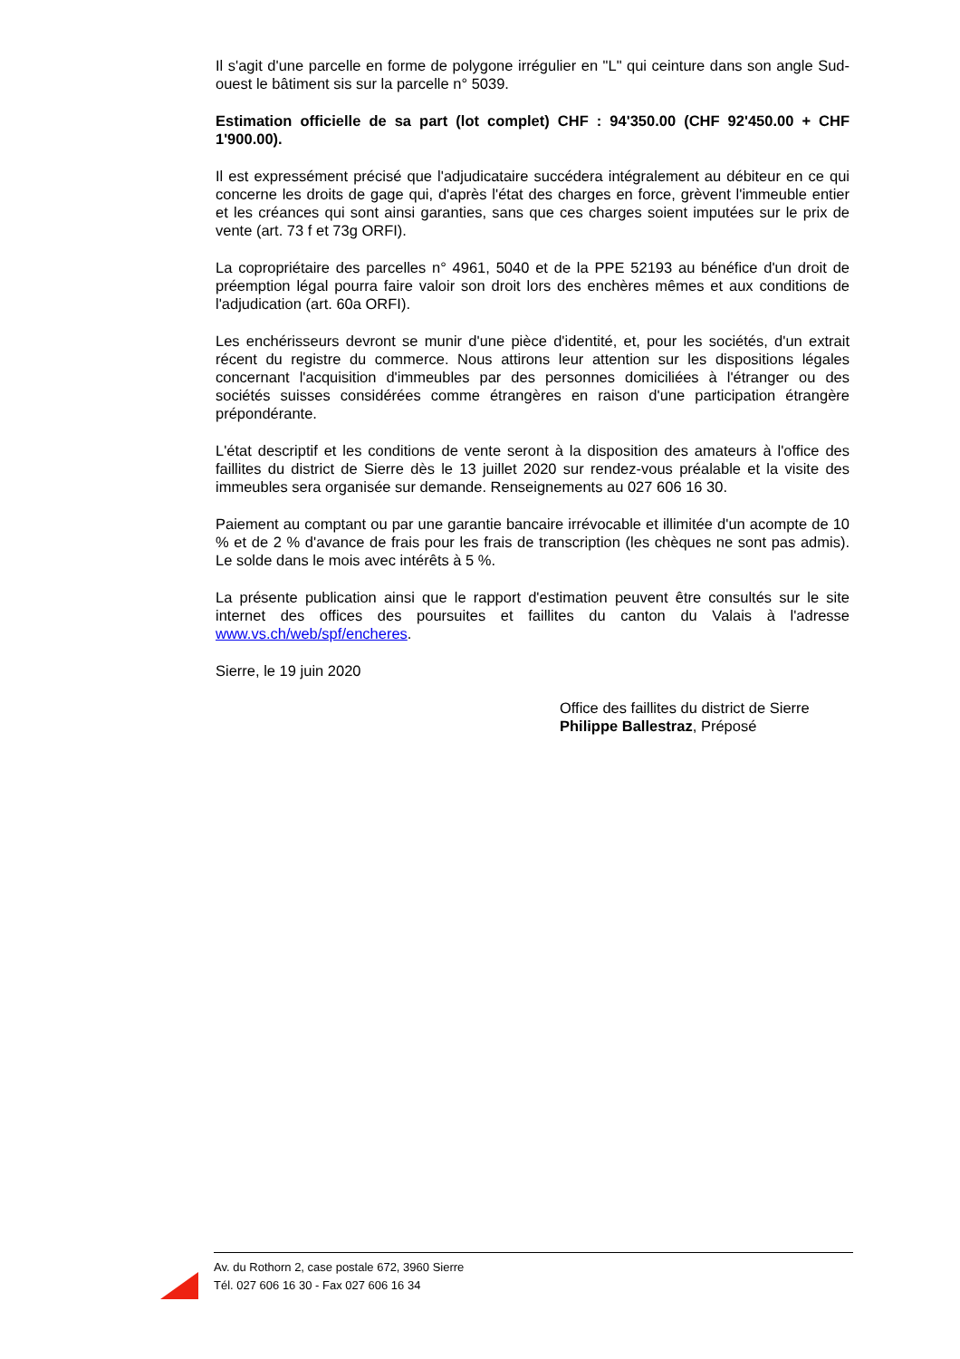Il s'agit d'une parcelle en forme de polygone irrégulier en "L" qui ceinture dans son angle Sud-ouest le bâtiment sis sur la parcelle n° 5039.
Estimation officielle de sa part (lot complet) CHF : 94'350.00 (CHF 92'450.00 + CHF 1'900.00).
Il est expressément précisé que l'adjudicataire succédera intégralement au débiteur en ce qui concerne les droits de gage qui, d'après l'état des charges en force, grèvent l'immeuble entier et les créances qui sont ainsi garanties, sans que ces charges soient imputées sur le prix de vente (art. 73 f et 73g ORFI).
La copropriétaire des parcelles n° 4961, 5040 et de la PPE 52193 au bénéfice d'un droit de préemption légal pourra faire valoir son droit lors des enchères mêmes et aux conditions de l'adjudication (art. 60a ORFI).
Les enchérisseurs devront se munir d'une pièce d'identité, et, pour les sociétés, d'un extrait récent du registre du commerce. Nous attirons leur attention sur les dispositions légales concernant l'acquisition d'immeubles par des personnes domiciliées à l'étranger ou des sociétés suisses considérées comme étrangères en raison d'une participation étrangère prépondérante.
L'état descriptif et les conditions de vente seront à la disposition des amateurs à l'office des faillites du district de Sierre dès le 13 juillet 2020 sur rendez-vous préalable et la visite des immeubles sera organisée sur demande. Renseignements au 027 606 16 30.
Paiement au comptant ou par une garantie bancaire irrévocable et illimitée d'un acompte de 10 % et de 2 % d'avance de frais pour les frais de transcription (les chèques ne sont pas admis). Le solde dans le mois avec intérêts à 5 %.
La présente publication ainsi que le rapport d'estimation peuvent être consultés sur le site internet des offices des poursuites et faillites du canton du Valais à l'adresse www.vs.ch/web/spf/encheres.
Sierre, le 19 juin 2020
Office des faillites du district de Sierre
Philippe Ballestraz, Préposé
Av. du Rothorn 2, case postale 672, 3960 Sierre
Tél. 027 606 16 30 - Fax 027 606 16 34